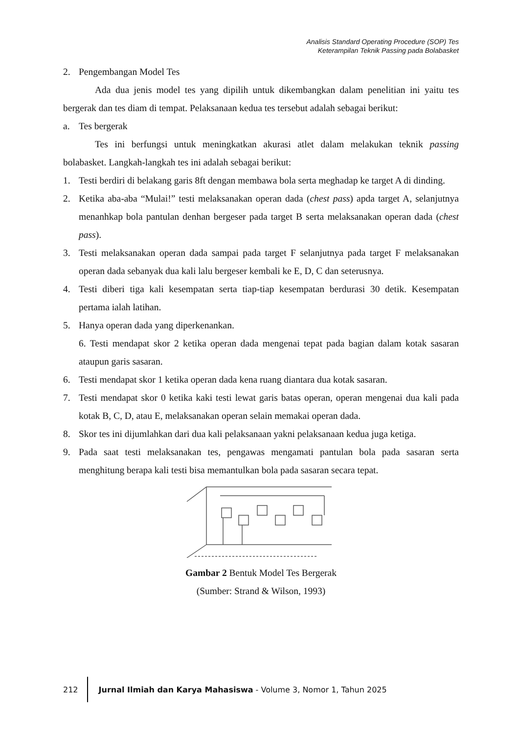Analisis Standard Operating Procedure (SOP) Tes
Keterampilan Teknik Passing pada Bolabasket
2. Pengembangan Model Tes
Ada dua jenis model tes yang dipilih untuk dikembangkan dalam penelitian ini yaitu tes bergerak dan tes diam di tempat. Pelaksanaan kedua tes tersebut adalah sebagai berikut:
a. Tes bergerak
Tes ini berfungsi untuk meningkatkan akurasi atlet dalam melakukan teknik passing bolabasket. Langkah-langkah tes ini adalah sebagai berikut:
1. Testi berdiri di belakang garis 8ft dengan membawa bola serta meghadap ke target A di dinding.
2. Ketika aba-aba “Mulai!” testi melaksanakan operan dada (chest pass) apda target A, selanjutnya menanhkap bola pantulan denhan bergeser pada target B serta melaksanakan operan dada (chest pass).
3. Testi melaksanakan operan dada sampai pada target F selanjutnya pada target F melaksanakan operan dada sebanyak dua kali lalu bergeser kembali ke E, D, C dan seterusnya.
4. Testi diberi tiga kali kesempatan serta tiap-tiap kesempatan berdurasi 30 detik. Kesempatan pertama ialah latihan.
5. Hanya operan dada yang diperkenankan.
6. Testi mendapat skor 2 ketika operan dada mengenai tepat pada bagian dalam kotak sasaran ataupun garis sasaran.
6. Testi mendapat skor 1 ketika operan dada kena ruang diantara dua kotak sasaran.
7. Testi mendapat skor 0 ketika kaki testi lewat garis batas operan, operan mengenai dua kali pada kotak B, C, D, atau E, melaksanakan operan selain memakai operan dada.
8. Skor tes ini dijumlahkan dari dua kali pelaksanaan yakni pelaksanaan kedua juga ketiga.
9. Pada saat testi melaksanakan tes, pengawas mengamati pantulan bola pada sasaran serta menghitung berapa kali testi bisa memantulkan bola pada sasaran secara tepat.
Gambar 2 Bentuk Model Tes Bergerak
(Sumber: Strand & Wilson, 1993)
212 Jurnal Ilmiah dan Karya Mahasiswa - Volume 3, Nomor 1, Tahun 2025